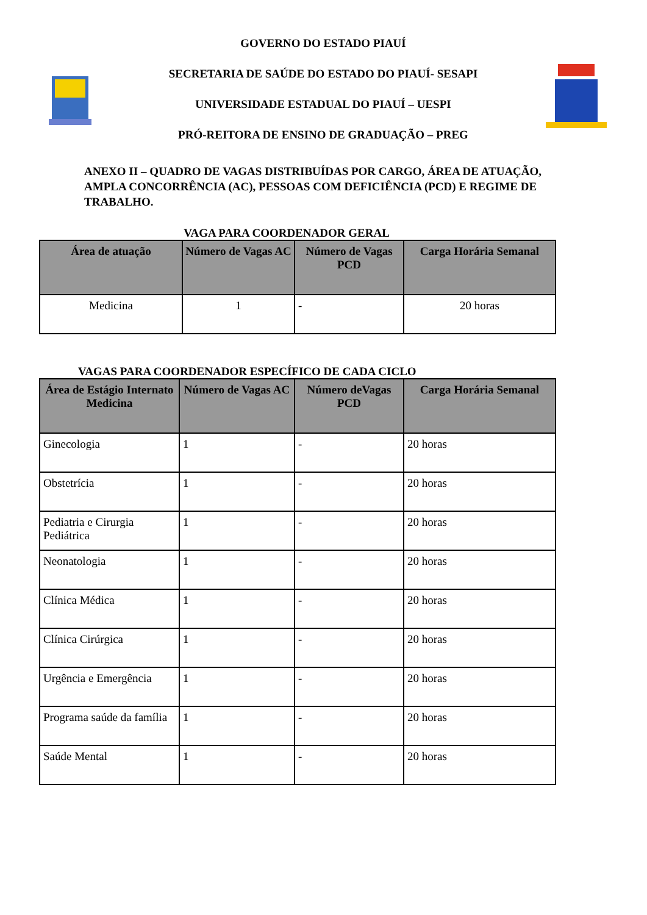GOVERNO DO ESTADO PIAUÍ
SECRETARIA DE SAÚDE DO ESTADO DO PIAUÍ- SESAPI
UNIVERSIDADE ESTADUAL DO PIAUÍ – UESPI
PRÓ-REITORA DE ENSINO DE GRADUAÇÃO – PREG
ANEXO II – QUADRO DE VAGAS DISTRIBUÍDAS POR CARGO, ÁREA DE ATUAÇÃO, AMPLA CONCORRÊNCIA (AC), PESSOAS COM DEFICIÊNCIA (PCD) E REGIME DE TRABALHO.
VAGA PARA COORDENADOR GERAL
| Área de atuação | Número de Vagas AC | Número de Vagas PCD | Carga Horária Semanal |
| --- | --- | --- | --- |
| Medicina | 1 | - | 20 horas |
VAGAS PARA COORDENADOR ESPECÍFICO DE CADA CICLO
| Área de Estágio Internato Medicina | Número de Vagas AC | Número deVagas PCD | Carga Horária Semanal |
| --- | --- | --- | --- |
| Ginecologia | 1 | - | 20 horas |
| Obstetrícia | 1 | - | 20 horas |
| Pediatria e Cirurgia Pediátrica | 1 | - | 20 horas |
| Neonatologia | 1 | - | 20 horas |
| Clínica Médica | 1 | - | 20 horas |
| Clínica Cirúrgica | 1 | - | 20 horas |
| Urgência e Emergência | 1 | - | 20 horas |
| Programa saúde da família | 1 | - | 20 horas |
| Saúde Mental | 1 | - | 20 horas |